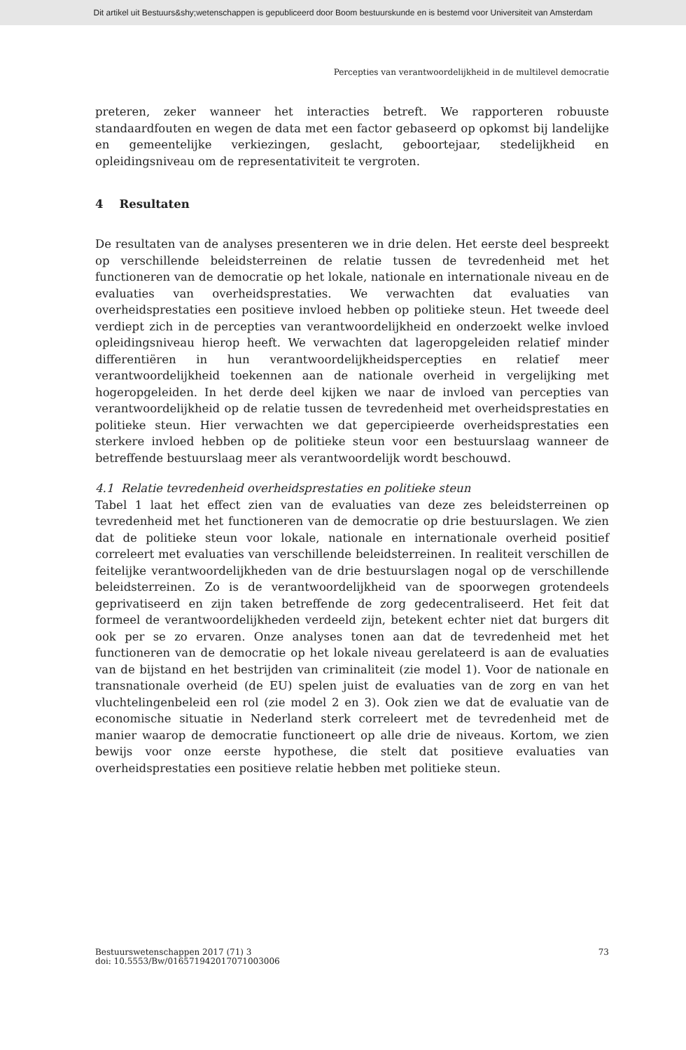Dit artikel uit Bestuurs&shy;wetenschappen is gepubliceerd door Boom bestuurskunde en is bestemd voor Universiteit van Amsterdam
Percepties van verantwoordelijkheid in de multilevel democratie
preteren, zeker wanneer het interacties betreft. We rapporteren robuuste standaardfouten en wegen de data met een factor gebaseerd op opkomst bij landelijke en gemeentelijke verkiezingen, geslacht, geboortejaar, stedelijkheid en opleidingsniveau om de representativiteit te vergroten.
4 Resultaten
De resultaten van de analyses presenteren we in drie delen. Het eerste deel bespreekt op verschillende beleidsterreinen de relatie tussen de tevredenheid met het functioneren van de democratie op het lokale, nationale en internationale niveau en de evaluaties van overheidsprestaties. We verwachten dat evaluaties van overheidsprestaties een positieve invloed hebben op politieke steun. Het tweede deel verdiept zich in de percepties van verantwoordelijkheid en onderzoekt welke invloed opleidingsniveau hierop heeft. We verwachten dat lageropgeleiden relatief minder differentiëren in hun verantwoordelijkheidspercepties en relatief meer verantwoordelijkheid toekennen aan de nationale overheid in vergelijking met hogeropgeleiden. In het derde deel kijken we naar de invloed van percepties van verantwoordelijkheid op de relatie tussen de tevredenheid met overheidsprestaties en politieke steun. Hier verwachten we dat gepercipieerde overheidsprestaties een sterkere invloed hebben op de politieke steun voor een bestuurslaag wanneer de betreffende bestuurslaag meer als verantwoordelijk wordt beschouwd.
4.1 Relatie tevredenheid overheidsprestaties en politieke steun
Tabel 1 laat het effect zien van de evaluaties van deze zes beleidsterreinen op tevredenheid met het functioneren van de democratie op drie bestuurslagen. We zien dat de politieke steun voor lokale, nationale en internationale overheid positief correleert met evaluaties van verschillende beleidsterreinen. In realiteit verschillen de feitelijke verantwoordelijkheden van de drie bestuurslagen nogal op de verschillende beleidsterreinen. Zo is de verantwoordelijkheid van de spoorwegen grotendeels geprivatiseerd en zijn taken betreffende de zorg gedecentraliseerd. Het feit dat formeel de verantwoordelijkheden verdeeld zijn, betekent echter niet dat burgers dit ook per se zo ervaren. Onze analyses tonen aan dat de tevredenheid met het functioneren van de democratie op het lokale niveau gerelateerd is aan de evaluaties van de bijstand en het bestrijden van criminaliteit (zie model 1). Voor de nationale en transnationale overheid (de EU) spelen juist de evaluaties van de zorg en van het vluchtelingenbeleid een rol (zie model 2 en 3). Ook zien we dat de evaluatie van de economische situatie in Nederland sterk correleert met de tevredenheid met de manier waarop de democratie functioneert op alle drie de niveaus. Kortom, we zien bewijs voor onze eerste hypothese, die stelt dat positieve evaluaties van overheidsprestaties een positieve relatie hebben met politieke steun.
Bestuurswetenschappen 2017 (71) 3
doi: 10.5553/Bw/016571942017071003006
73